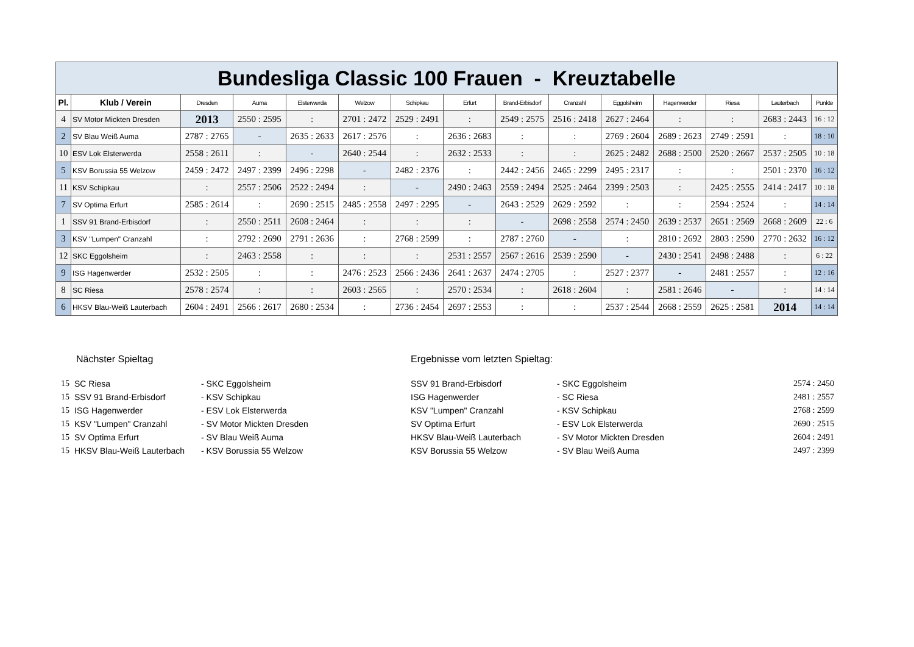| Bundesliga Classic 100 Frauen - Kreuztabelle | | | | | | | | | | | | | | |
| Pl. | Klub / Verein | Dresden | Auma | Elsterwerda | Welzow | Schipkau | Erfurt | Brand-Erbisdorf | Cranzahl | Eggolsheim | Hagenwerder | Riesa | Lauterbach | Punkte |
| 4 | SV Motor Mickten Dresden | 2013 | 2550 : 2595 | : | 2701 : 2472 | 2529 : 2491 | : | 2549 : 2575 | 2516 : 2418 | 2627 : 2464 | : | : | 2683 : 2443 | 16 : 12 |
| 2 | SV Blau Weiß Auma | 2787 : 2765 | - | 2635 : 2633 | 2617 : 2576 | : | 2636 : 2683 | : | : | 2769 : 2604 | 2689 : 2623 | 2749 : 2591 | : | 18 : 10 |
| 10 | ESV Lok Elsterwerda | 2558 : 2611 | : | - | 2640 : 2544 | : | 2632 : 2533 | : | : | 2625 : 2482 | 2688 : 2500 | 2520 : 2667 | 2537 : 2505 | 10 : 18 |
| 5 | KSV Borussia 55 Welzow | 2459 : 2472 | 2497 : 2399 | 2496 : 2298 | - | 2482 : 2376 | : | 2442 : 2456 | 2465 : 2299 | 2495 : 2317 | : | : | 2501 : 2370 | 16 : 12 |
| 11 | KSV Schipkau | : | 2557 : 2506 | 2522 : 2494 | : | - | 2490 : 2463 | 2559 : 2494 | 2525 : 2464 | 2399 : 2503 | : | 2425 : 2555 | 2414 : 2417 | 10 : 18 |
| 7 | SV Optima Erfurt | 2585 : 2614 | : | 2690 : 2515 | 2485 : 2558 | 2497 : 2295 | - | 2643 : 2529 | 2629 : 2592 | : | : | 2594 : 2524 | : | 14 : 14 |
| 1 | SSV 91 Brand-Erbisdorf | : | 2550 : 2511 | 2608 : 2464 | : | : | : | - | 2698 : 2558 | 2574 : 2450 | 2639 : 2537 | 2651 : 2569 | 2668 : 2609 | 22 : 6 |
| 3 | KSV "Lumpen" Cranzahl | : | 2792 : 2690 | 2791 : 2636 | : | 2768 : 2599 | : | 2787 : 2760 | - | : | 2810 : 2692 | 2803 : 2590 | 2770 : 2632 | 16 : 12 |
| 12 | SKC Eggolsheim | : | 2463 : 2558 | : | : | : | 2531 : 2557 | 2567 : 2616 | 2539 : 2590 | - | 2430 : 2541 | 2498 : 2488 | : | 6 : 22 |
| 9 | ISG Hagenwerder | 2532 : 2505 | : | : | 2476 : 2523 | 2566 : 2436 | 2641 : 2637 | 2474 : 2705 | : | 2527 : 2377 | - | 2481 : 2557 | : | 12 : 16 |
| 8 | SC Riesa | 2578 : 2574 | : | : | 2603 : 2565 | : | 2570 : 2534 | : | 2618 : 2604 | : | 2581 : 2646 | - | : | 14 : 14 |
| 6 | HKSV Blau-Weiß Lauterbach | 2604 : 2491 | 2566 : 2617 | 2680 : 2534 | : | 2736 : 2454 | 2697 : 2553 | : | : | 2537 : 2544 | 2668 : 2559 | 2625 : 2581 | 2014 | 14 : 14 |
Nächster Spieltag
| 15 | SC Riesa | - SKC Eggolsheim |
| 15 | SSV 91 Brand-Erbisdorf | - KSV Schipkau |
| 15 | ISG Hagenwerder | - ESV Lok Elsterwerda |
| 15 | KSV "Lumpen" Cranzahl | - SV Motor Mickten Dresden |
| 15 | SV Optima Erfurt | - SV Blau Weiß Auma |
| 15 | HKSV Blau-Weiß Lauterbach | - KSV Borussia 55 Welzow |
Ergebnisse vom letzten Spieltag:
| SSV 91 Brand-Erbisdorf | - SKC Eggolsheim | 2574 : 2450 |
| ISG Hagenwerder | - SC Riesa | 2481 : 2557 |
| KSV "Lumpen" Cranzahl | - KSV Schipkau | 2768 : 2599 |
| SV Optima Erfurt | - ESV Lok Elsterwerda | 2690 : 2515 |
| HKSV Blau-Weiß Lauterbach | - SV Motor Mickten Dresden | 2604 : 2491 |
| KSV Borussia 55 Welzow | - SV Blau Weiß Auma | 2497 : 2399 |